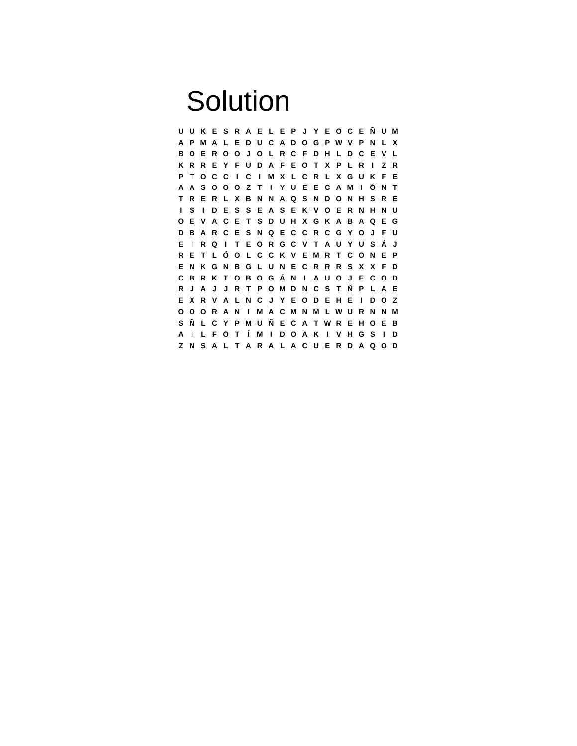Solution
| U | U | K | E | S | R | A | E | L | E | P | J | Y | E | O | C | E | Ñ | U | M |
| A | P | M | A | L | E | D | U | C | A | D | O | G | P | W | V | P | N | L | X |
| B | O | E | R | O | O | J | O | L | R | C | F | D | H | L | D | C | E | V | L |
| K | R | R | E | Y | F | U | D | A | F | E | O | T | X | P | L | R | I | Z | R |
| P | T | O | C | C | I | C | I | M | X | L | C | R | L | X | G | U | K | F | E |
| A | A | S | O | O | O | Z | T | I | Y | U | E | E | C | A | M | I | Ó | N | T |
| T | R | E | R | L | X | B | N | N | A | Q | S | N | D | O | N | H | S | R | E |
| I | S | I | D | E | S | S | E | A | S | E | K | V | O | E | R | N | H | N | U |
| O | E | V | A | C | E | T | S | D | U | H | X | G | K | A | B | A | Q | E | G |
| D | B | A | R | C | E | S | N | Q | E | C | C | R | C | G | Y | O | J | F | U |
| E | I | R | Q | I | T | E | O | R | G | C | V | T | A | U | Y | U | S | Á | J |
| R | E | T | L | Ó | O | L | C | C | K | V | E | M | R | T | C | O | N | E | P |
| E | N | K | G | N | B | G | L | U | N | E | C | R | R | R | S | X | X | F | D |
| C | B | R | K | T | O | B | O | G | Á | N | I | A | U | O | J | E | C | O | D |
| R | J | A | J | J | R | T | P | O | M | D | N | C | S | T | Ñ | P | L | A | E |
| E | X | R | V | A | L | N | C | J | Y | E | O | D | E | H | E | I | D | O | Z |
| O | O | O | R | A | N | I | M | A | C | M | N | M | L | W | U | R | N | N | M |
| S | Ñ | L | C | Y | P | M | U | Ñ | E | C | A | T | W | R | E | H | O | E | B |
| A | I | L | F | O | T | Í | M | I | D | O | A | K | I | V | H | G | S | I | D |
| Z | N | S | A | L | T | A | R | A | L | A | C | U | E | R | D | A | Q | O | D |